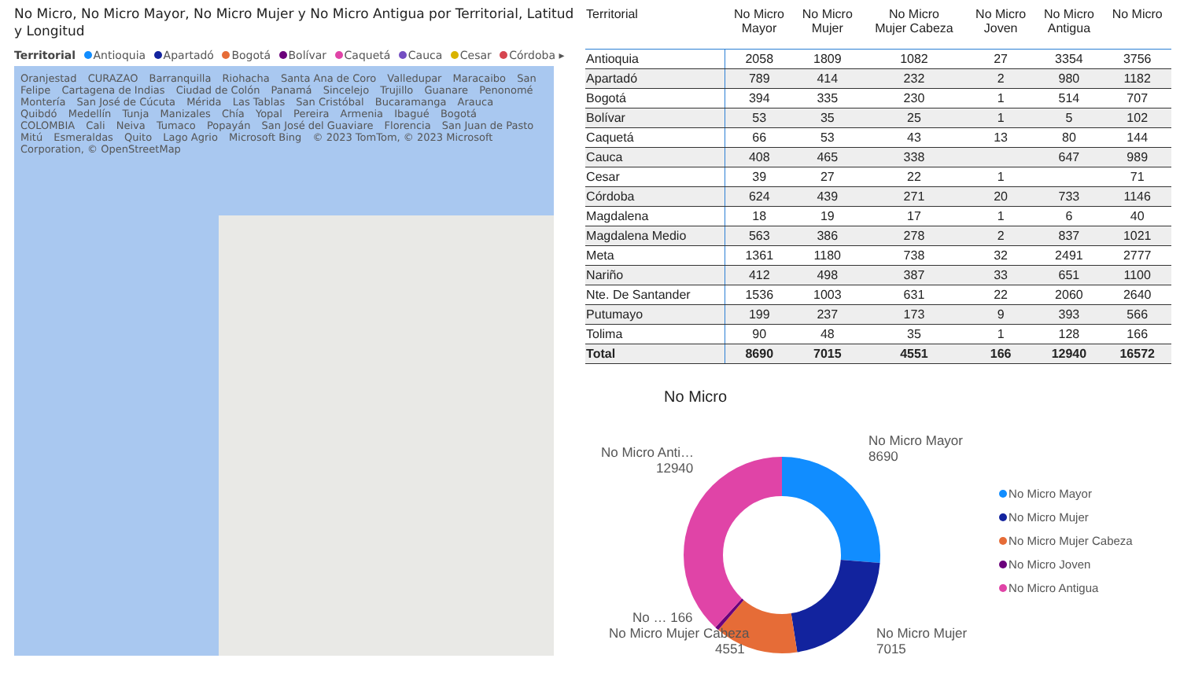No Micro, No Micro Mayor, No Micro Mujer y No Micro Antigua por Territorial, Latitud y Longitud
Territorial Antioquia Apartadó Bogotá Bolívar Caquetá Cauca Cesar Córdoba ▸
Oranjestad CURAZAO Barranquilla Riohacha Santa Ana de Coro Valledupar Maracaibo San Felipe Cartagena de Indias Ciudad de Colón Panamá Sincelejo Trujillo Guanare Penonomé Montería San José de Cúcuta Mérida Las Tablas San Cristóbal Bucaramanga Arauca Quibdó Medellín Tunja Manizales Chía Yopal Pereira Armenia Ibagué Bogotá COLOMBIA Cali Neiva Tumaco Popayán San José del Guaviare Florencia San Juan de Pasto Mitú Esmeraldas Quito Lago Agrio Microsoft Bing © 2023 TomTom, © 2023 Microsoft Corporation, © OpenStreetMap
| Territorial | No Micro Mayor | No Micro Mujer | No Micro Mujer Cabeza | No Micro Joven | No Micro Antigua | No Micro |
| --- | --- | --- | --- | --- | --- | --- |
| Antioquia | 2058 | 1809 | 1082 | 27 | 3354 | 3756 |
| Apartadó | 789 | 414 | 232 | 2 | 980 | 1182 |
| Bogotá | 394 | 335 | 230 | 1 | 514 | 707 |
| Bolívar | 53 | 35 | 25 | 1 | 5 | 102 |
| Caquetá | 66 | 53 | 43 | 13 | 80 | 144 |
| Cauca | 408 | 465 | 338 | | 647 | 989 |
| Cesar | 39 | 27 | 22 | 1 | | 71 |
| Córdoba | 624 | 439 | 271 | 20 | 733 | 1146 |
| Magdalena | 18 | 19 | 17 | 1 | 6 | 40 |
| Magdalena Medio | 563 | 386 | 278 | 2 | 837 | 1021 |
| Meta | 1361 | 1180 | 738 | 32 | 2491 | 2777 |
| Nariño | 412 | 498 | 387 | 33 | 651 | 1100 |
| Nte. De Santander | 1536 | 1003 | 631 | 22 | 2060 | 2640 |
| Putumayo | 199 | 237 | 173 | 9 | 393 | 566 |
| Tolima | 90 | 48 | 35 | 1 | 128 | 166 |
| Total | 8690 | 7015 | 4551 | 166 | 12940 | 16572 |
No Micro
No Micro Mayor
8690
No Micro Anti…
12940
No Micro Mujer
7015
No … 166
No Micro Mujer Cabeza
4551
No Micro Mayor
No Micro Mujer
No Micro Mujer Cabeza
No Micro Joven
No Micro Antigua